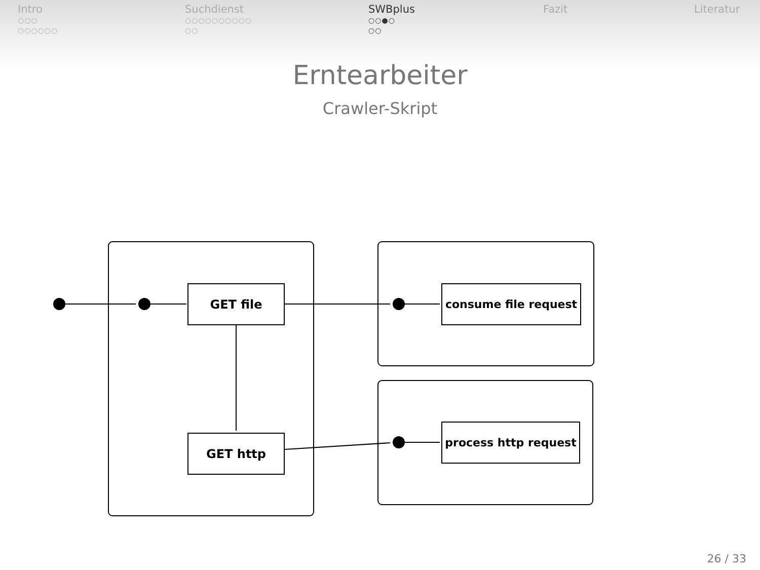Intro
○○○
○○○○○○
Suchdienst
○○○○○○○○○○
○○
SWBplus
○○●○
○○
Fazit Literatur
Erntearbeiter
Crawler-Skript
GET file
GET http
consume file request
process http request
26 / 33